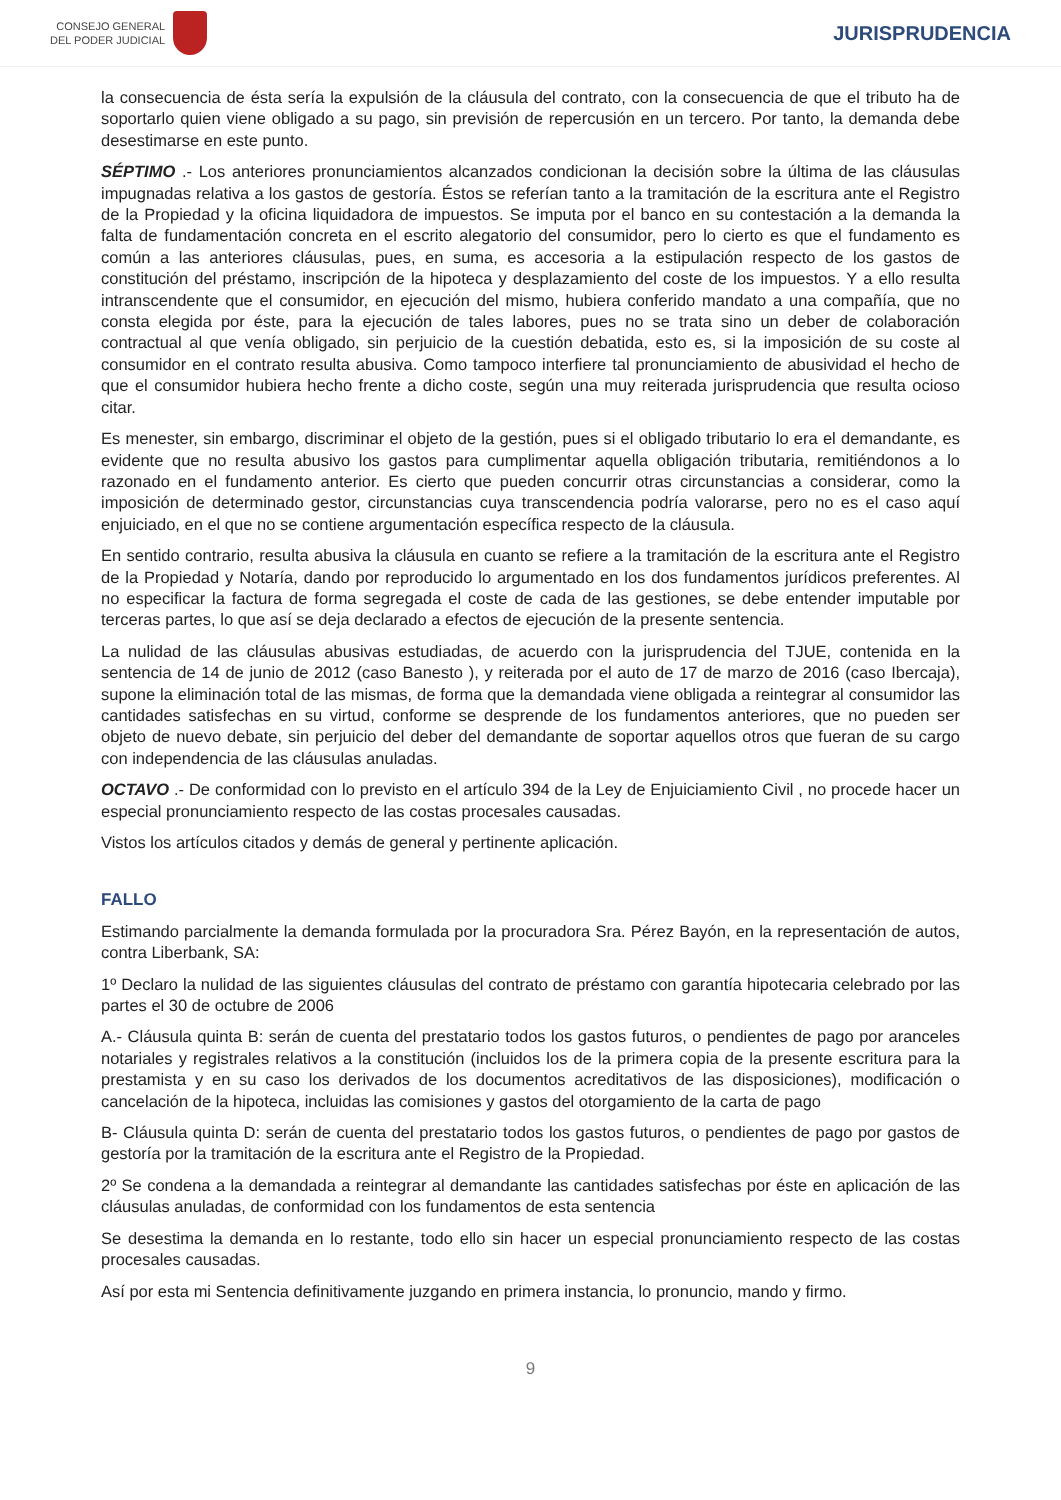CONSEJO GENERAL
DEL PODER JUDICIAL
JURISPRUDENCIA
la consecuencia de ésta sería la expulsión de la cláusula del contrato, con la consecuencia de que el tributo ha de soportarlo quien viene obligado a su pago, sin previsión de repercusión en un tercero. Por tanto, la demanda debe desestimarse en este punto.
SÉPTIMO .- Los anteriores pronunciamientos alcanzados condicionan la decisión sobre la última de las cláusulas impugnadas relativa a los gastos de gestoría. Éstos se referían tanto a la tramitación de la escritura ante el Registro de la Propiedad y la oficina liquidadora de impuestos. Se imputa por el banco en su contestación a la demanda la falta de fundamentación concreta en el escrito alegatorio del consumidor, pero lo cierto es que el fundamento es común a las anteriores cláusulas, pues, en suma, es accesoria a la estipulación respecto de los gastos de constitución del préstamo, inscripción de la hipoteca y desplazamiento del coste de los impuestos. Y a ello resulta intranscendente que el consumidor, en ejecución del mismo, hubiera conferido mandato a una compañía, que no consta elegida por éste, para la ejecución de tales labores, pues no se trata sino un deber de colaboración contractual al que venía obligado, sin perjuicio de la cuestión debatida, esto es, si la imposición de su coste al consumidor en el contrato resulta abusiva. Como tampoco interfiere tal pronunciamiento de abusividad el hecho de que el consumidor hubiera hecho frente a dicho coste, según una muy reiterada jurisprudencia que resulta ocioso citar.
Es menester, sin embargo, discriminar el objeto de la gestión, pues si el obligado tributario lo era el demandante, es evidente que no resulta abusivo los gastos para cumplimentar aquella obligación tributaria, remitiéndonos a lo razonado en el fundamento anterior. Es cierto que pueden concurrir otras circunstancias a considerar, como la imposición de determinado gestor, circunstancias cuya transcendencia podría valorarse, pero no es el caso aquí enjuiciado, en el que no se contiene argumentación específica respecto de la cláusula.
En sentido contrario, resulta abusiva la cláusula en cuanto se refiere a la tramitación de la escritura ante el Registro de la Propiedad y Notaría, dando por reproducido lo argumentado en los dos fundamentos jurídicos preferentes. Al no especificar la factura de forma segregada el coste de cada de las gestiones, se debe entender imputable por terceras partes, lo que así se deja declarado a efectos de ejecución de la presente sentencia.
La nulidad de las cláusulas abusivas estudiadas, de acuerdo con la jurisprudencia del TJUE, contenida en la sentencia de 14 de junio de 2012 (caso Banesto ), y reiterada por el auto de 17 de marzo de 2016 (caso Ibercaja), supone la eliminación total de las mismas, de forma que la demandada viene obligada a reintegrar al consumidor las cantidades satisfechas en su virtud, conforme se desprende de los fundamentos anteriores, que no pueden ser objeto de nuevo debate, sin perjuicio del deber del demandante de soportar aquellos otros que fueran de su cargo con independencia de las cláusulas anuladas.
OCTAVO .- De conformidad con lo previsto en el artículo 394 de la Ley de Enjuiciamiento Civil , no procede hacer un especial pronunciamiento respecto de las costas procesales causadas.
Vistos los artículos citados y demás de general y pertinente aplicación.
FALLO
Estimando parcialmente la demanda formulada por la procuradora Sra. Pérez Bayón, en la representación de autos, contra Liberbank, SA:
1º Declaro la nulidad de las siguientes cláusulas del contrato de préstamo con garantía hipotecaria celebrado por las partes el 30 de octubre de 2006
A.- Cláusula quinta B: serán de cuenta del prestatario todos los gastos futuros, o pendientes de pago por aranceles notariales y registrales relativos a la constitución (incluidos los de la primera copia de la presente escritura para la prestamista y en su caso los derivados de los documentos acreditativos de las disposiciones), modificación o cancelación de la hipoteca, incluidas las comisiones y gastos del otorgamiento de la carta de pago
B- Cláusula quinta D: serán de cuenta del prestatario todos los gastos futuros, o pendientes de pago por gastos de gestoría por la tramitación de la escritura ante el Registro de la Propiedad.
2º Se condena a la demandada a reintegrar al demandante las cantidades satisfechas por éste en aplicación de las cláusulas anuladas, de conformidad con los fundamentos de esta sentencia
Se desestima la demanda en lo restante, todo ello sin hacer un especial pronunciamiento respecto de las costas procesales causadas.
Así por esta mi Sentencia definitivamente juzgando en primera instancia, lo pronuncio, mando y firmo.
9